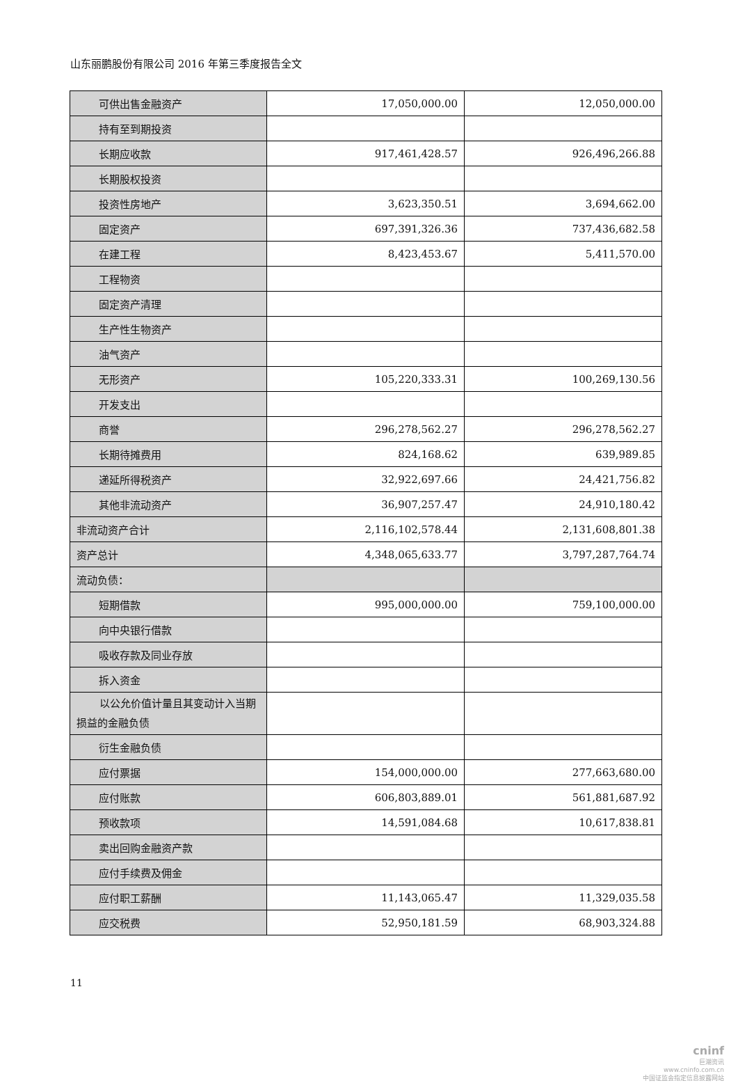山东丽鹏股份有限公司 2016 年第三季度报告全文
| 可供出售金融资产 | 17,050,000.00 | 12,050,000.00 |
| 持有至到期投资 | | |
| 长期应收款 | 917,461,428.57 | 926,496,266.88 |
| 长期股权投资 | | |
| 投资性房地产 | 3,623,350.51 | 3,694,662.00 |
| 固定资产 | 697,391,326.36 | 737,436,682.58 |
| 在建工程 | 8,423,453.67 | 5,411,570.00 |
| 工程物资 | | |
| 固定资产清理 | | |
| 生产性生物资产 | | |
| 油气资产 | | |
| 无形资产 | 105,220,333.31 | 100,269,130.56 |
| 开发支出 | | |
| 商誉 | 296,278,562.27 | 296,278,562.27 |
| 长期待摊费用 | 824,168.62 | 639,989.85 |
| 递延所得税资产 | 32,922,697.66 | 24,421,756.82 |
| 其他非流动资产 | 36,907,257.47 | 24,910,180.42 |
| 非流动资产合计 | 2,116,102,578.44 | 2,131,608,801.38 |
| 资产总计 | 4,348,065,633.77 | 3,797,287,764.74 |
| 流动负债： | | |
| 短期借款 | 995,000,000.00 | 759,100,000.00 |
| 向中央银行借款 | | |
| 吸收存款及同业存放 | | |
| 拆入资金 | | |
| 以公允价值计量且其变动计入当期损益的金融负债 | | |
| 衍生金融负债 | | |
| 应付票据 | 154,000,000.00 | 277,663,680.00 |
| 应付账款 | 606,803,889.01 | 561,881,687.92 |
| 预收款项 | 14,591,084.68 | 10,617,838.81 |
| 卖出回购金融资产款 | | |
| 应付手续费及佣金 | | |
| 应付职工薪酬 | 11,143,065.47 | 11,329,035.58 |
| 应交税费 | 52,950,181.59 | 68,903,324.88 |
11
cninf
巨潮资讯
www.cninfo.com.cn
中国证监会指定信息披露网站